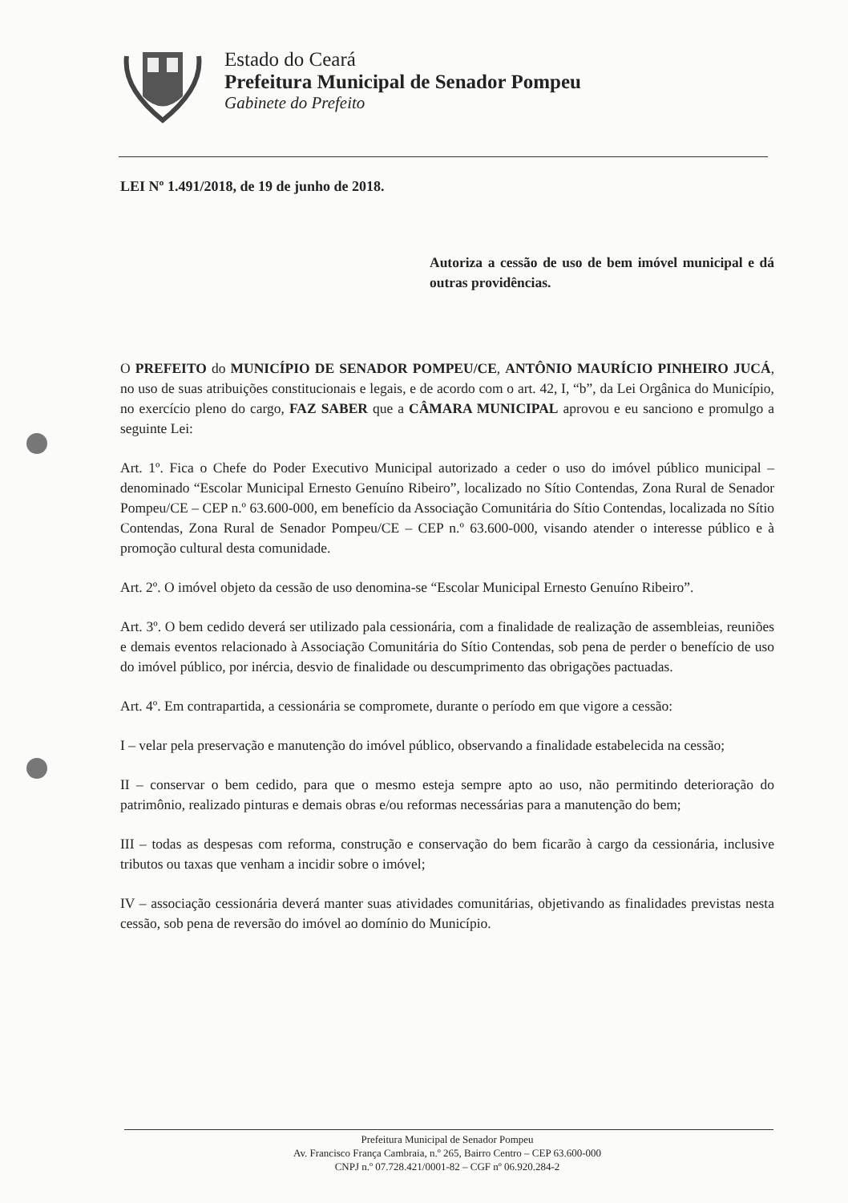Estado do Ceará
Prefeitura Municipal de Senador Pompeu
Gabinete do Prefeito
LEI Nº 1.491/2018, de 19 de junho de 2018.
Autoriza a cessão de uso de bem imóvel municipal e dá outras providências.
O PREFEITO do MUNICÍPIO DE SENADOR POMPEU/CE, ANTÔNIO MAURÍCIO PINHEIRO JUCÁ, no uso de suas atribuições constitucionais e legais, e de acordo com o art. 42, I, “b”, da Lei Orgânica do Município, no exercício pleno do cargo, FAZ SABER que a CÂMARA MUNICIPAL aprovou e eu sanciono e promulgo a seguinte Lei:
Art. 1º. Fica o Chefe do Poder Executivo Municipal autorizado a ceder o uso do imóvel público municipal – denominado “Escolar Municipal Ernesto Genuíno Ribeiro”, localizado no Sítio Contendas, Zona Rural de Senador Pompeu/CE – CEP n.º 63.600-000, em benefício da Associação Comunitária do Sítio Contendas, localizada no Sítio Contendas, Zona Rural de Senador Pompeu/CE – CEP n.º 63.600-000, visando atender o interesse público e à promoção cultural desta comunidade.
Art. 2º. O imóvel objeto da cessão de uso denomina-se “Escolar Municipal Ernesto Genuíno Ribeiro”.
Art. 3º. O bem cedido deverá ser utilizado pala cessionária, com a finalidade de realização de assembleias, reuniões e demais eventos relacionado à Associação Comunitária do Sítio Contendas, sob pena de perder o benefício de uso do imóvel público, por inércia, desvio de finalidade ou descumprimento das obrigações pactuadas.
Art. 4º. Em contrapartida, a cessionária se compromete, durante o período em que vigore a cessão:
I – velar pela preservação e manutenção do imóvel público, observando a finalidade estabelecida na cessão;
II – conservar o bem cedido, para que o mesmo esteja sempre apto ao uso, não permitindo deterioração do patrimônio, realizado pinturas e demais obras e/ou reformas necessárias para a manutenção do bem;
III – todas as despesas com reforma, construção e conservação do bem ficarão à cargo da cessionária, inclusive tributos ou taxas que venham a incidir sobre o imóvel;
IV – associação cessionária deverá manter suas atividades comunitárias, objetivando as finalidades previstas nesta cessão, sob pena de reversão do imóvel ao domínio do Município.
Prefeitura Municipal de Senador Pompeu
Av. Francisco França Cambraia, n.º 265, Bairro Centro – CEP 63.600-000
CNPJ n.º 07.728.421/0001-82 – CGF nº 06.920.284-2